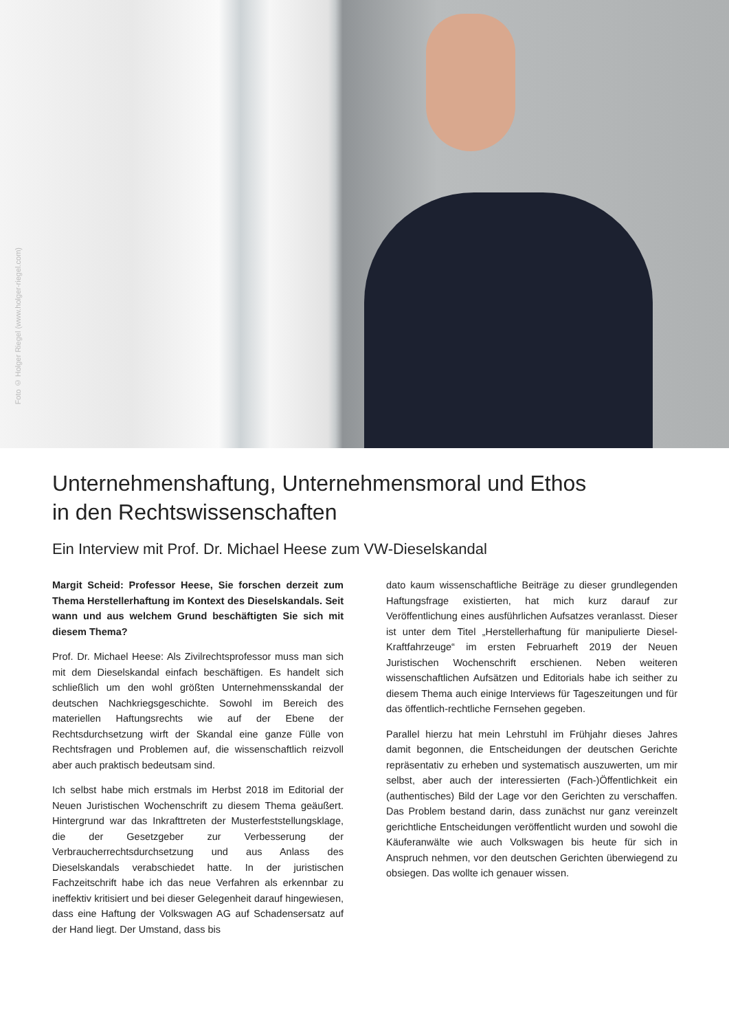Foto © Holger Riegel (www.holger-riegel.com)
Unternehmenshaftung, Unternehmensmoral und Ethos
in den Rechtswissenschaften
Ein Interview mit Prof. Dr. Michael Heese zum VW-Dieselskandal
Margit Scheid: Professor Heese, Sie forschen derzeit zum Thema Herstellerhaftung im Kontext des Dieselskandals. Seit wann und aus welchem Grund beschäftigten Sie sich mit diesem Thema?
Prof. Dr. Michael Heese: Als Zivilrechtsprofessor muss man sich mit dem Dieselskandal einfach beschäftigen. Es handelt sich schließlich um den wohl größten Unternehmensskandal der deutschen Nachkriegsgeschichte. Sowohl im Bereich des materiellen Haftungsrechts wie auf der Ebene der Rechtsdurchsetzung wirft der Skandal eine ganze Fülle von Rechtsfragen und Problemen auf, die wissenschaftlich reizvoll aber auch praktisch bedeutsam sind.
Ich selbst habe mich erstmals im Herbst 2018 im Editorial der Neuen Juristischen Wochenschrift zu diesem Thema geäußert. Hintergrund war das Inkrafttreten der Musterfeststellungsklage, die der Gesetzgeber zur Verbesserung der Verbraucherrechtsdurchsetzung und aus Anlass des Dieselskandals verabschiedet hatte. In der juristischen Fachzeitschrift habe ich das neue Verfahren als erkennbar zu ineffektiv kritisiert und bei dieser Gelegenheit darauf hingewiesen, dass eine Haftung der Volkswagen AG auf Schadensersatz auf der Hand liegt. Der Umstand, dass bis
dato kaum wissenschaftliche Beiträge zu dieser grundlegenden Haftungsfrage existierten, hat mich kurz darauf zur Veröffentlichung eines ausführlichen Aufsatzes veranlasst. Dieser ist unter dem Titel „Herstellerhaftung für manipulierte Diesel-Kraftfahrzeuge“ im ersten Februarheft 2019 der Neuen Juristischen Wochenschrift erschienen. Neben weiteren wissenschaftlichen Aufsätzen und Editorials habe ich seither zu diesem Thema auch einige Interviews für Tageszeitungen und für das öffentlich-rechtliche Fernsehen gegeben.
Parallel hierzu hat mein Lehrstuhl im Frühjahr dieses Jahres damit begonnen, die Entscheidungen der deutschen Gerichte repräsentativ zu erheben und systematisch auszuwerten, um mir selbst, aber auch der interessierten (Fach-)Öffentlichkeit ein (authentisches) Bild der Lage vor den Gerichten zu verschaffen. Das Problem bestand darin, dass zunächst nur ganz vereinzelt gerichtliche Entscheidungen veröffentlicht wurden und sowohl die Käuferanwälte wie auch Volkswagen bis heute für sich in Anspruch nehmen, vor den deutschen Gerichten überwiegend zu obsiegen. Das wollte ich genauer wissen.